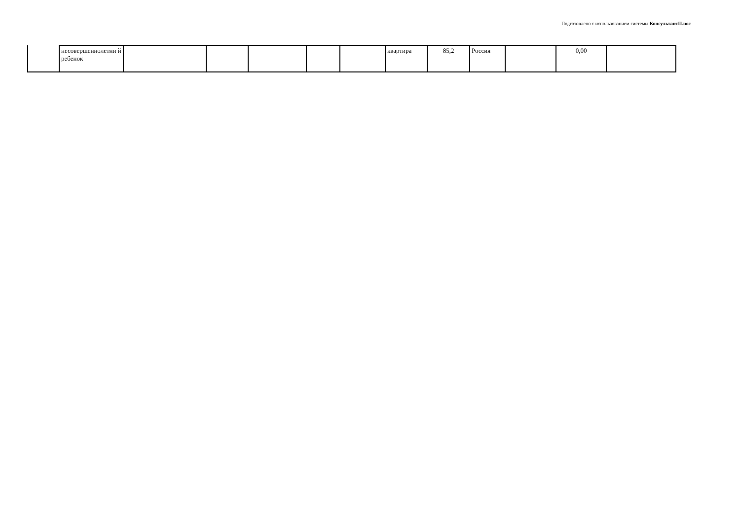Подготовлено с использованием системы КонсультантПлюс
| | несовершеннолетни й ребенок | | | | | | квартира | 85,2 | Россия | | 0,00 | |